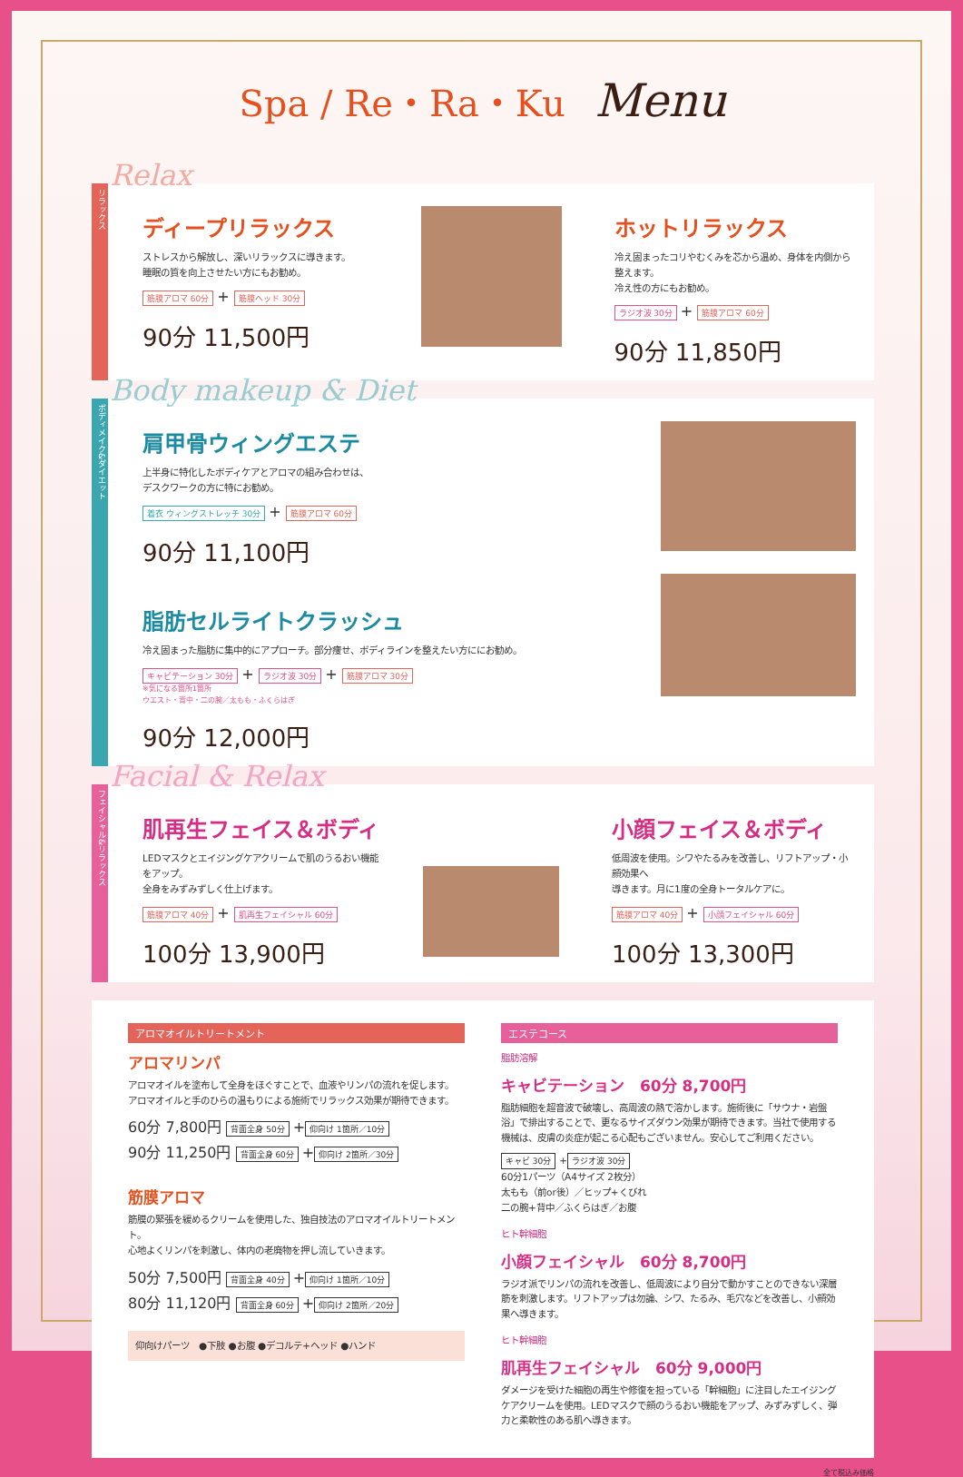Spa / Re・Ra・Ku Menu
リラックス
Relax
ディープリラックス
ストレスから解放し、深いリラックスに導きます。
睡眠の質を向上させたい方にもお勧め。
筋膜アロマ 60分 + 筋膜ヘッド 30分
90分 11,500円
ホットリラックス
冷え固まったコリやむくみを芯から温め、身体を内側から整えます。
冷え性の方にもお勧め。
ラジオ波 30分 + 筋膜アロマ 60分
90分 11,850円
ボディメイク&ダイエット
Body makeup & Diet
肩甲骨ウィングエステ
上半身に特化したボディケアとアロマの組み合わせは、
デスクワークの方に特にお勧め。
着衣 ウィングストレッチ 30分 + 筋膜アロマ 60分
90分 11,100円
脂肪セルライトクラッシュ
冷え固まった脂肪に集中的にアプローチ。部分痩せ、ボディラインを整えたい方ににお勧め。
キャビテーション 30分 + ラジオ波 30分 + 筋膜アロマ 30分
※気になる箇所1箇所
ウエスト・背中・二の腕／太もも・ふくらはぎ
90分 12,000円
フェイシャル&リラックス
Facial & Relax
肌再生フェイス＆ボディ
LEDマスクとエイジングケアクリームで肌のうるおい機能をアップ。
全身をみずみずしく仕上げます。
筋膜アロマ 40分 + 肌再生フェイシャル 60分
100分 13,900円
小顔フェイス＆ボディ
低周波を使用。シワやたるみを改善し、リフトアップ・小顔効果へ
導きます。月に1度の全身トータルケアに。
筋膜アロマ 40分 + 小顔フェイシャル 60分
100分 13,300円
アロマオイルトリートメント
アロマリンパ
アロマオイルを塗布して全身をほぐすことで、血液やリンパの流れを促します。
アロマオイルと手のひらの温もりによる施術でリラックス効果が期待できます。
60分 7,800円 背面全身 50分 + 仰向け 1箇所／10分
90分 11,250円 背面全身 60分 + 仰向け 2箇所／30分
筋膜アロマ
筋膜の緊張を緩めるクリームを使用した、独自技法のアロマオイルトリートメント。
心地よくリンパを刺激し、体内の老廃物を押し流していきます。
50分 7,500円 背面全身 40分 + 仰向け 1箇所／10分
80分 11,120円 背面全身 60分 + 仰向け 2箇所／20分
仰向けパーツ　●下肢 ●お腹 ●デコルテ+ヘッド ●ハンド
エステコース
脂肪溶解
キャビテーション　60分 8,700円
脂肪細胞を超音波で破壊し、高周波の熱で溶かします。施術後に「サウナ・岩盤浴」で排出することで、更なるサイズダウン効果が期待できます。当社で使用する機械は、皮膚の炎症が起こる心配もございません。安心してご利用ください。
キャビ 30分 + ラジオ波 30分
60分1パーツ（A4サイズ 2枚分）
太もも（前or後）／ヒップ+くびれ
二の腕+背中／ふくらはぎ／お腹
ヒト幹細胞
小顔フェイシャル　60分 8,700円
ラジオ派でリンパの流れを改善し、低周波により自分で動かすことのできない深層筋を刺激します。リフトアップは勿論、シワ、たるみ、毛穴などを改善し、小顔効果へ導きます。
ヒト幹細胞
肌再生フェイシャル　60分 9,000円
ダメージを受けた細胞の再生や修復を担っている「幹細胞」に注目したエイジングケアクリームを使用。LEDマスクで顔のうるおい機能をアップ、みずみずしく、弾力と柔軟性のある肌へ導きます。
全て税込み価格